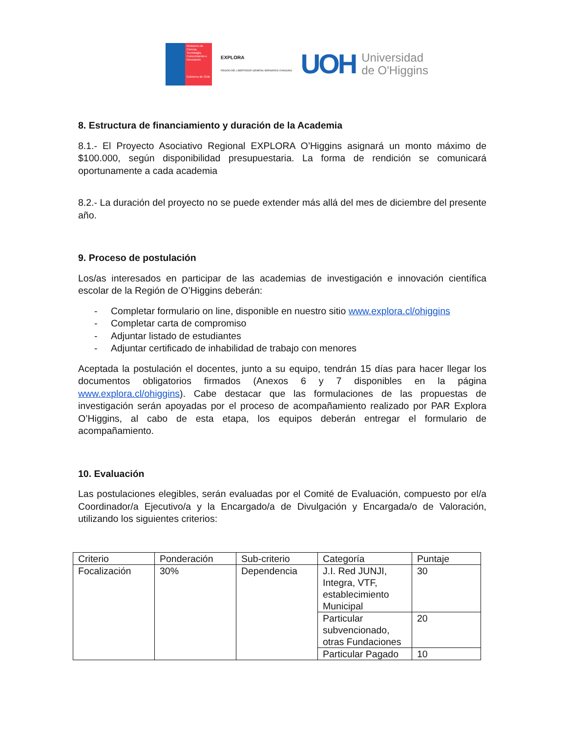Ministerio de Ciencia, Tecnología, Conocimiento e Innovación
Gobierno de Chile
EXPLORA
REGIÓN DEL LIBERTADOR GENERAL BERNARDO O'HIGGINS
UOH
Universidad
de O'Higgins
8. Estructura de financiamiento y duración de la Academia
8.1.- El Proyecto Asociativo Regional EXPLORA O’Higgins asignará un monto máximo de $100.000, según disponibilidad presupuestaria. La forma de rendición se comunicará oportunamente a cada academia
8.2.- La duración del proyecto no se puede extender más allá del mes de diciembre del presente año.
9. Proceso de postulación
Los/as interesados en participar de las academias de investigación e innovación científica escolar de la Región de O’Higgins deberán:
- Completar formulario on line, disponible en nuestro sitio www.explora.cl/ohiggins
- Completar carta de compromiso
- Adjuntar listado de estudiantes
- Adjuntar certificado de inhabilidad de trabajo con menores
Aceptada la postulación el docentes, junto a su equipo, tendrán 15 días para hacer llegar los documentos obligatorios firmados (Anexos 6 y 7 disponibles en la página www.explora.cl/ohiggins). Cabe destacar que las formulaciones de las propuestas de investigación serán apoyadas por el proceso de acompañamiento realizado por PAR Explora O’Higgins, al cabo de esta etapa, los equipos deberán entregar el formulario de acompañamiento.
10. Evaluación
Las postulaciones elegibles, serán evaluadas por el Comité de Evaluación, compuesto por el/a Coordinador/a Ejecutivo/a y la Encargado/a de Divulgación y Encargada/o de Valoración, utilizando los siguientes criterios:
| Criterio | Ponderación | Sub-criterio | Categoría | Puntaje |
| Focalización | 30% | Dependencia | J.I. Red JUNJI, Integra, VTF, establecimiento Municipal | 30 |
| | | | Particular subvencionado, otras Fundaciones | 20 |
| | | | Particular Pagado | 10 |